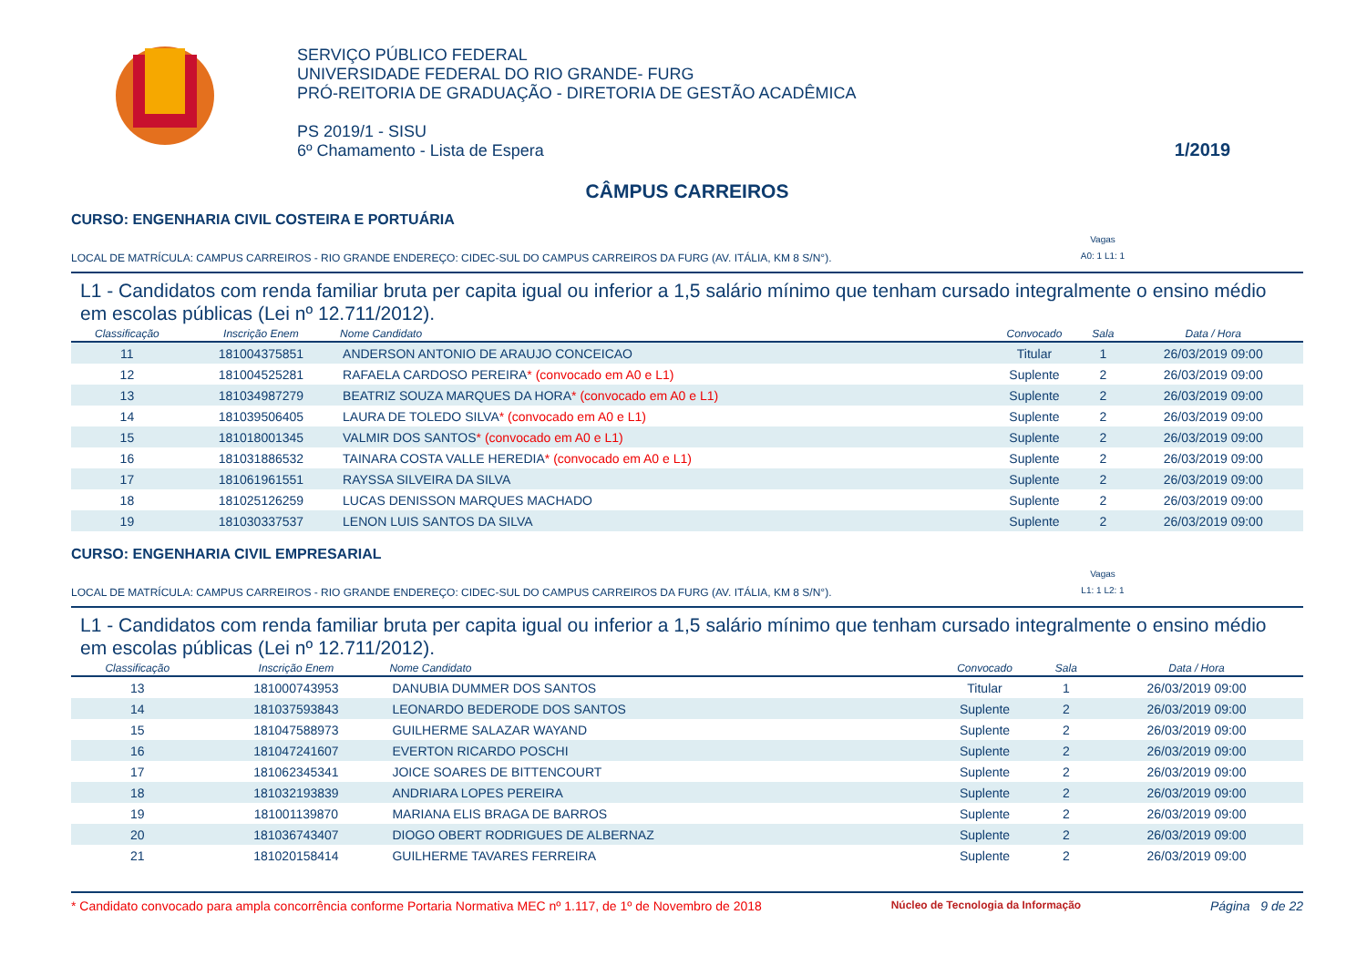SERVIÇO PÚBLICO FEDERAL
UNIVERSIDADE FEDERAL DO RIO GRANDE- FURG
PRÓ-REITORIA DE GRADUAÇÃO - DIRETORIA DE GESTÃO ACADÊMICA
PS 2019/1 - SISU
6º Chamamento - Lista de Espera
1/2019
CÂMPUS CARREIROS
CURSO: ENGENHARIA CIVIL COSTEIRA E PORTUÁRIA
LOCAL DE MATRÍCULA: CAMPUS CARREIROS - RIO GRANDE ENDEREÇO: CIDEC-SUL DO CAMPUS CARREIROS DA FURG (AV. ITÁLIA, KM 8 S/N°).
Vagas
A0: 1 L1: 1
L1 - Candidatos com renda familiar bruta per capita igual ou inferior a 1,5 salário mínimo que tenham cursado integralmente o ensino médio em escolas públicas (Lei nº 12.711/2012).
| Classificação | Inscrição Enem | Nome Candidato | Convocado | Sala | Data / Hora |
| --- | --- | --- | --- | --- | --- |
| 11 | 181004375851 | ANDERSON ANTONIO DE ARAUJO CONCEICAO | Titular | 1 | 26/03/2019 09:00 |
| 12 | 181004525281 | RAFAELA CARDOSO PEREIRA * (convocado em A0 e L1) | Suplente | 2 | 26/03/2019 09:00 |
| 13 | 181034987279 | BEATRIZ SOUZA MARQUES DA HORA * (convocado em A0 e L1) | Suplente | 2 | 26/03/2019 09:00 |
| 14 | 181039506405 | LAURA DE TOLEDO SILVA * (convocado em A0 e L1) | Suplente | 2 | 26/03/2019 09:00 |
| 15 | 181018001345 | VALMIR DOS SANTOS * (convocado em A0 e L1) | Suplente | 2 | 26/03/2019 09:00 |
| 16 | 181031886532 | TAINARA COSTA VALLE HEREDIA * (convocado em A0 e L1) | Suplente | 2 | 26/03/2019 09:00 |
| 17 | 181061961551 | RAYSSA SILVEIRA DA SILVA | Suplente | 2 | 26/03/2019 09:00 |
| 18 | 181025126259 | LUCAS DENISSON MARQUES MACHADO | Suplente | 2 | 26/03/2019 09:00 |
| 19 | 181030337537 | LENON LUIS SANTOS DA SILVA | Suplente | 2 | 26/03/2019 09:00 |
CURSO: ENGENHARIA CIVIL EMPRESARIAL
LOCAL DE MATRÍCULA: CAMPUS CARREIROS - RIO GRANDE ENDEREÇO: CIDEC-SUL DO CAMPUS CARREIROS DA FURG (AV. ITÁLIA, KM 8 S/N°).
Vagas
L1: 1 L2: 1
L1 - Candidatos com renda familiar bruta per capita igual ou inferior a 1,5 salário mínimo que tenham cursado integralmente o ensino médio em escolas públicas (Lei nº 12.711/2012).
| Classificação | Inscrição Enem | Nome Candidato | Convocado | Sala | Data / Hora |
| --- | --- | --- | --- | --- | --- |
| 13 | 181000743953 | DANUBIA DUMMER DOS SANTOS | Titular | 1 | 26/03/2019 09:00 |
| 14 | 181037593843 | LEONARDO BEDERODE DOS SANTOS | Suplente | 2 | 26/03/2019 09:00 |
| 15 | 181047588973 | GUILHERME SALAZAR WAYAND | Suplente | 2 | 26/03/2019 09:00 |
| 16 | 181047241607 | EVERTON RICARDO POSCHI | Suplente | 2 | 26/03/2019 09:00 |
| 17 | 181062345341 | JOICE SOARES DE BITTENCOURT | Suplente | 2 | 26/03/2019 09:00 |
| 18 | 181032193839 | ANDRIARA LOPES PEREIRA | Suplente | 2 | 26/03/2019 09:00 |
| 19 | 181001139870 | MARIANA ELIS BRAGA DE BARROS | Suplente | 2 | 26/03/2019 09:00 |
| 20 | 181036743407 | DIOGO OBERT RODRIGUES DE ALBERNAZ | Suplente | 2 | 26/03/2019 09:00 |
| 21 | 181020158414 | GUILHERME TAVARES FERREIRA | Suplente | 2 | 26/03/2019 09:00 |
* Candidato convocado para ampla concorrência conforme Portaria Normativa MEC nº 1.117, de 1º de Novembro de 2018 Núcleo de Tecnologia da Informação Página 9 de 22